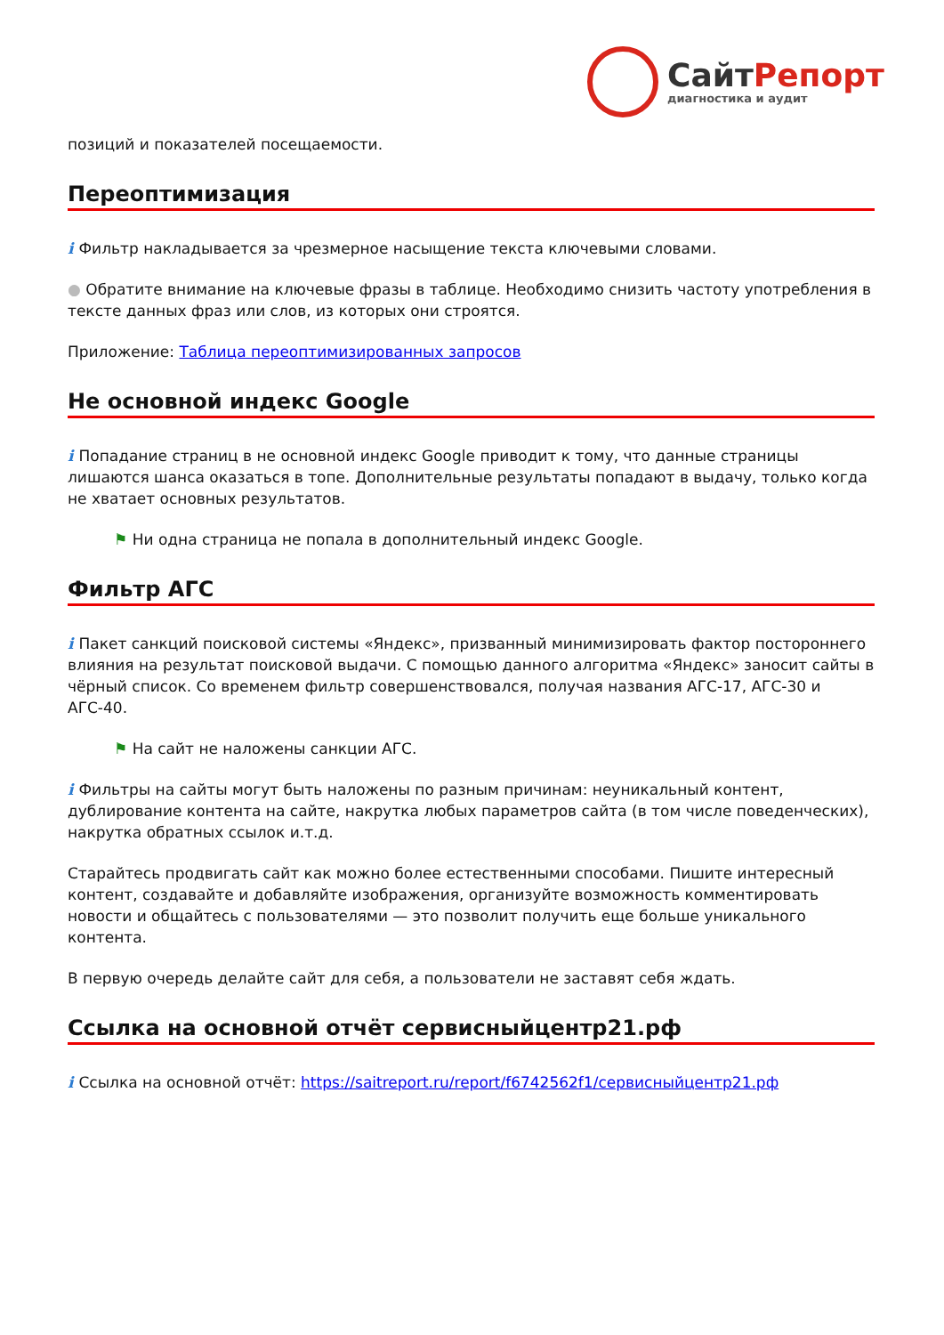СайтРепорт
диагностика и аудит
позиций и показателей посещаемости.
Переоптимизация
i Фильтр накладывается за чрезмерное насыщение текста ключевыми словами.
● Обратите внимание на ключевые фразы в таблице. Необходимо снизить частоту употребления в тексте данных фраз или слов, из которых они строятся.
Приложение: Таблица переоптимизированных запросов
Не основной индекс Google
i Попадание страниц в не основной индекс Google приводит к тому, что данные страницы лишаются шанса оказаться в топе. Дополнительные результаты попадают в выдачу, только когда не хватает основных результатов.
⚑ Ни одна страница не попала в дополнительный индекс Google.
Фильтр АГС
i Пакет санкций поисковой системы «Яндекс», призванный минимизировать фактор постороннего влияния на результат поисковой выдачи. С помощью данного алгоритма «Яндекс» заносит сайты в чёрный список. Со временем фильтр совершенствовался, получая названия АГС-17, АГС-30 и АГС-40.
⚑ На сайт не наложены санкции АГС.
i Фильтры на сайты могут быть наложены по разным причинам: неуникальный контент, дублирование контента на сайте, накрутка любых параметров сайта (в том числе поведенческих), накрутка обратных ссылок и.т.д.
Старайтесь продвигать сайт как можно более естественными способами. Пишите интересный контент, создавайте и добавляйте изображения, организуйте возможность комментировать новости и общайтесь с пользователями — это позволит получить еще больше уникального контента.
В первую очередь делайте сайт для себя, а пользователи не заставят себя ждать.
Ссылка на основной отчёт сервисныйцентр21.рф
i Ссылка на основной отчёт: https://saitreport.ru/report/f6742562f1/сервисныйцентр21.рф